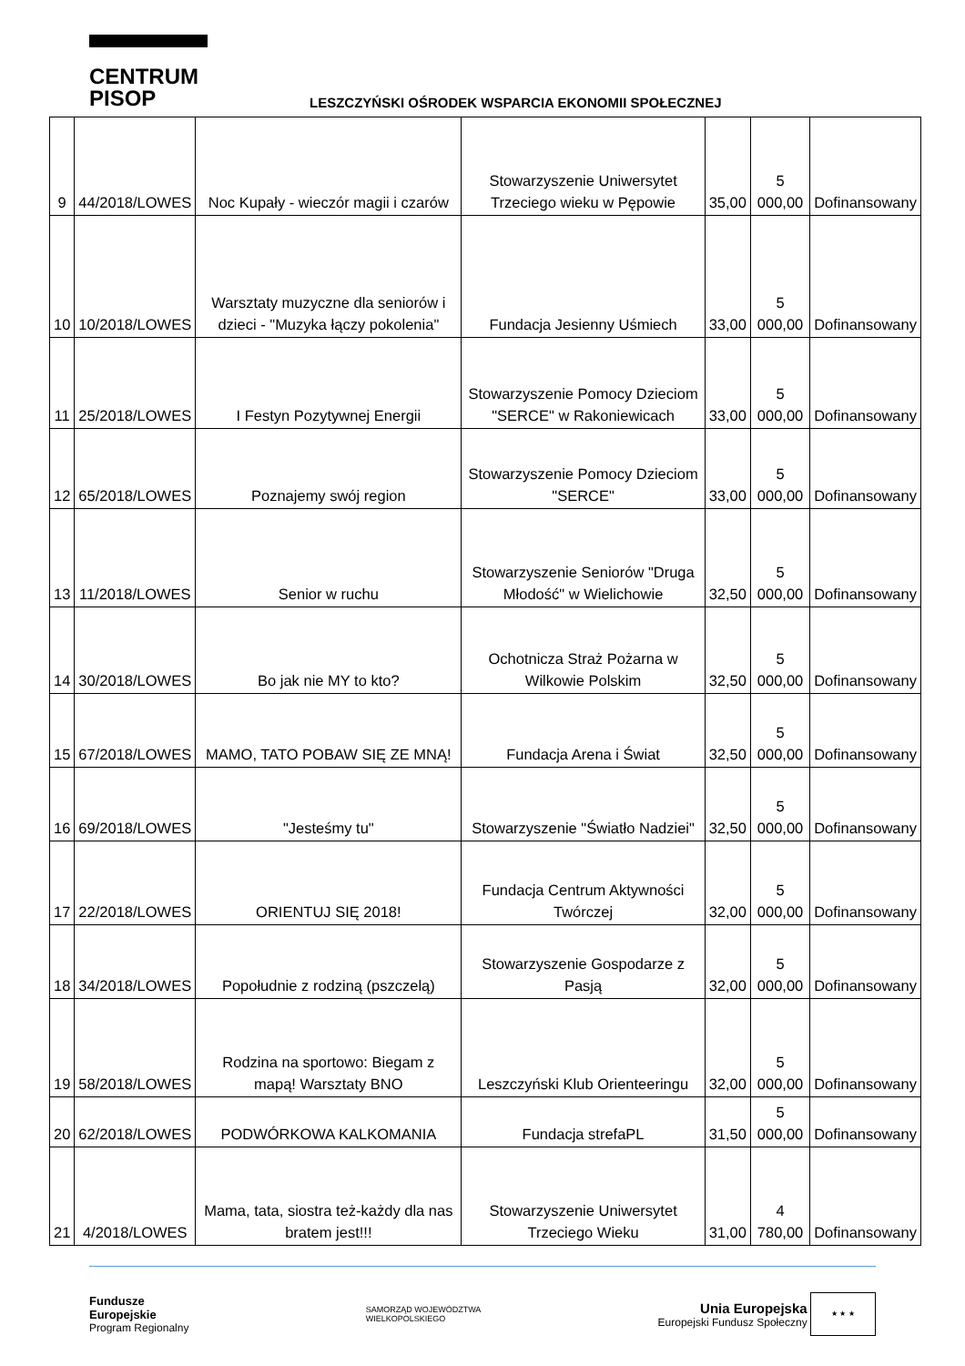CENTRUM
PISOP
LESZCZYŃSKI OŚRODEK WSPARCIA EKONOMII SPOŁECZNEJ
| 9 | 44/2018/LOWES | Noc Kupały - wieczór magii i czarów | Stowarzyszenie Uniwersytet Trzeciego wieku w Pępowie | 35,00 | 5 000,00 | Dofinansowany |
| 10 | 10/2018/LOWES | Warsztaty muzyczne dla seniorów i dzieci - "Muzyka łączy pokolenia" | Fundacja Jesienny Uśmiech | 33,00 | 5 000,00 | Dofinansowany |
| 11 | 25/2018/LOWES | I Festyn Pozytywnej Energii | Stowarzyszenie Pomocy Dzieciom "SERCE" w Rakoniewicach | 33,00 | 5 000,00 | Dofinansowany |
| 12 | 65/2018/LOWES | Poznajemy swój region | Stowarzyszenie Pomocy Dzieciom "SERCE" | 33,00 | 5 000,00 | Dofinansowany |
| 13 | 11/2018/LOWES | Senior w ruchu | Stowarzyszenie Seniorów "Druga Młodość" w Wielichowie | 32,50 | 5 000,00 | Dofinansowany |
| 14 | 30/2018/LOWES | Bo jak nie MY to kto? | Ochotnicza Straż Pożarna w Wilkowie Polskim | 32,50 | 5 000,00 | Dofinansowany |
| 15 | 67/2018/LOWES | MAMO, TATO POBAW SIĘ ZE MNĄ! | Fundacja Arena i Świat | 32,50 | 5 000,00 | Dofinansowany |
| 16 | 69/2018/LOWES | "Jesteśmy tu" | Stowarzyszenie "Światło Nadziei" | 32,50 | 5 000,00 | Dofinansowany |
| 17 | 22/2018/LOWES | ORIENTUJ SIĘ 2018! | Fundacja Centrum Aktywności Twórczej | 32,00 | 5 000,00 | Dofinansowany |
| 18 | 34/2018/LOWES | Popołudnie z rodziną (pszczelą) | Stowarzyszenie Gospodarze z Pasją | 32,00 | 5 000,00 | Dofinansowany |
| 19 | 58/2018/LOWES | Rodzina na sportowo: Biegam z mapą! Warsztaty BNO | Leszczyński Klub Orienteeringu | 32,00 | 5 000,00 | Dofinansowany |
| 20 | 62/2018/LOWES | PODWÓRKOWA KALKOMANIA | Fundacja strefaPL | 31,50 | 5 000,00 | Dofinansowany |
| 21 | 4/2018/LOWES | Mama, tata, siostra też-każdy dla nas bratem jest!!! | Stowarzyszenie Uniwersytet Trzeciego Wieku | 31,00 | 4 780,00 | Dofinansowany |
Fundusze
Europejskie
Program Regionalny
SAMORZĄD WOJEWÓDZTWA
WIELKOPOLSKIEGO
Unia Europejska
Europejski Fundusz Społeczny ★ ★ ★